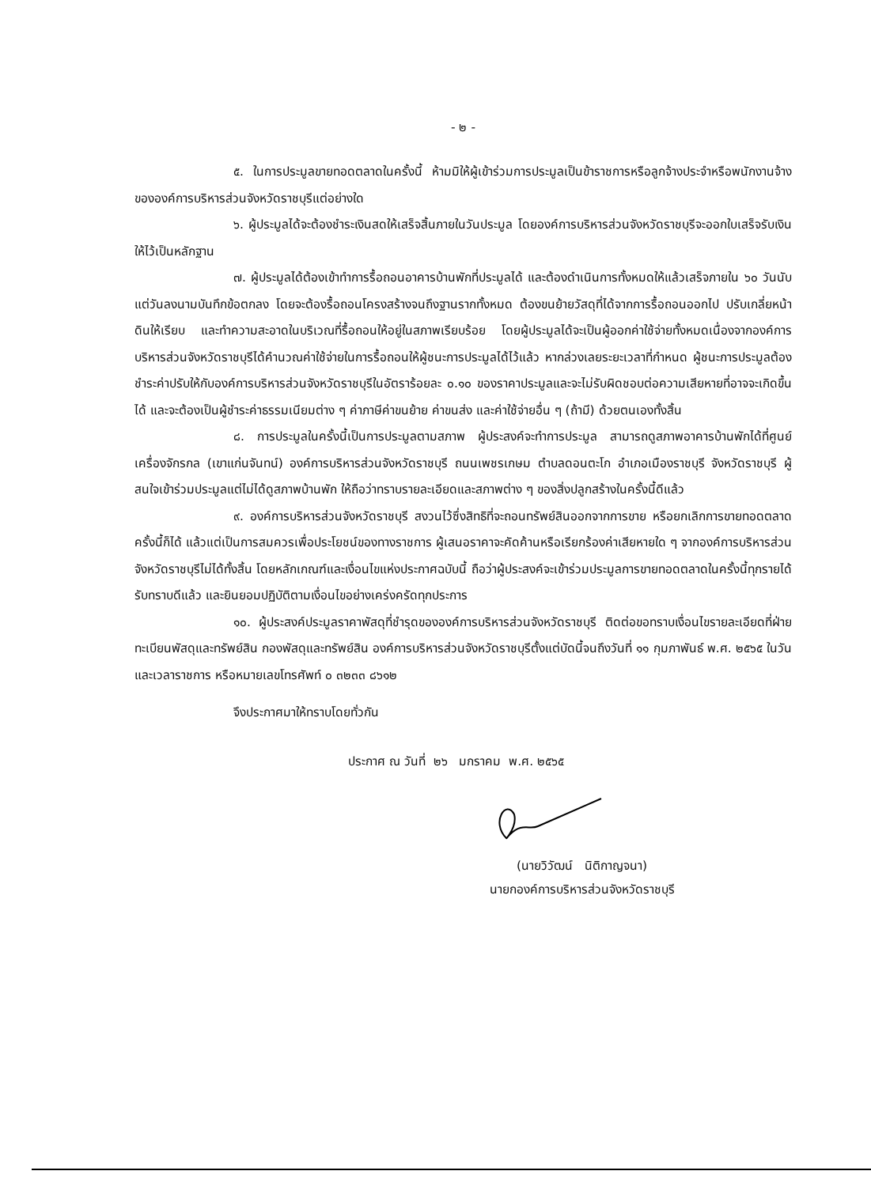- ๒ -
๕. ในการประมูลขายทอดตลาดในครั้งนี้ ห้ามมิให้ผู้เข้าร่วมการประมูลเป็นข้าราชการหรือลูกจ้างประจำหรือพนักงานจ้างขององค์การบริหารส่วนจังหวัดราชบุรีแต่อย่างใด
๖. ผู้ประมูลได้จะต้องชำระเงินสดให้เสร็จสิ้นภายในวันประมูล โดยองค์การบริหารส่วนจังหวัดราชบุรีจะออกใบเสร็จรับเงินให้ไว้เป็นหลักฐาน
๗. ผู้ประมูลได้ต้องเข้าทำการรื้อถอนอาคารบ้านพักที่ประมูลได้ และต้องดำเนินการทั้งหมดให้แล้วเสร็จภายใน ๖๐ วันนับแต่วันลงนามบันทึกข้อตกลง โดยจะต้องรื้อถอนโครงสร้างจนถึงฐานรากทั้งหมด ต้องขนย้ายวัสดุที่ได้จากการรื้อถอนออกไป ปรับเกลี่ยหน้าดินให้เรียบ และทำความสะอาดในบริเวณที่รื้อถอนให้อยู่ในสภาพเรียบร้อย โดยผู้ประมูลได้จะเป็นผู้ออกค่าใช้จ่ายทั้งหมดเนื่องจากองค์การบริหารส่วนจังหวัดราชบุรีได้คำนวณค่าใช้จ่ายในการรื้อถอนให้ผู้ชนะการประมูลได้ไว้แล้ว หากล่วงเลยระยะเวลาที่กำหนด ผู้ชนะการประมูลต้องชำระค่าปรับให้กับองค์การบริหารส่วนจังหวัดราชบุรีในอัตราร้อยละ ๐.๑๐ ของราคาประมูลและจะไม่รับผิดชอบต่อความเสียหายที่อาจจะเกิดขึ้นได้ และจะต้องเป็นผู้ชำระค่าธรรมเนียมต่าง ๆ ค่าภาษีค่าขนย้าย ค่าขนส่ง และค่าใช้จ่ายอื่น ๆ (ถ้ามี) ด้วยตนเองทั้งสิ้น
๘. การประมูลในครั้งนี้เป็นการประมูลตามสภาพ ผู้ประสงค์จะทำการประมูล สามารถดูสภาพอาคารบ้านพักได้ที่ศูนย์เครื่องจักรกล (เขาแก่นจันทน์) องค์การบริหารส่วนจังหวัดราชบุรี ถนนเพชรเกษม ตำบลดอนตะโก อำเภอเมืองราชบุรี จังหวัดราชบุรี ผู้สนใจเข้าร่วมประมูลแต่ไม่ได้ดูสภาพบ้านพัก ให้ถือว่าทราบรายละเอียดและสภาพต่าง ๆ ของสิ่งปลูกสร้างในครั้งนี้ดีแล้ว
๙. องค์การบริหารส่วนจังหวัดราชบุรี สงวนไว้ซึ่งสิทธิที่จะถอนทรัพย์สินออกจากการขาย หรือยกเลิกการขายทอดตลาดครั้งนี้ก็ได้ แล้วแต่เป็นการสมควรเพื่อประโยชน์ของทางราชการ ผู้เสนอราคาจะคัดค้านหรือเรียกร้องค่าเสียหายใด ๆ จากองค์การบริหารส่วนจังหวัดราชบุรีไม่ได้ทั้งสิ้น โดยหลักเกณฑ์และเงื่อนไขแห่งประกาศฉบับนี้ ถือว่าผู้ประสงค์จะเข้าร่วมประมูลการขายทอดตลาดในครั้งนี้ทุกรายได้รับทราบดีแล้ว และยินยอมปฏิบัติตามเงื่อนไขอย่างเคร่งครัดทุกประการ
๑๐. ผู้ประสงค์ประมูลราคาพัสดุที่ชำรุดขององค์การบริหารส่วนจังหวัดราชบุรี ติดต่อขอทราบเงื่อนไขรายละเอียดที่ฝ่ายทะเบียนพัสดุและทรัพย์สิน กองพัสดุและทรัพย์สิน องค์การบริหารส่วนจังหวัดราชบุรีตั้งแต่บัดนี้จนถึงวันที่ ๑๑ กุมภาพันธ์ พ.ศ. ๒๕๖๕ ในวันและเวลาราชการ หรือหมายเลขโทรศัพท์ ๐ ๓๒๓๓ ๘๖๑๒
จึงประกาศมาให้ทราบโดยทั่วกัน
ประกาศ ณ วันที่ ๒๖ มกราคม พ.ศ. ๒๕๖๕
(นายวิวัฒน์ นิติกาญจนา)
นายกองค์การบริหารส่วนจังหวัดราชบุรี